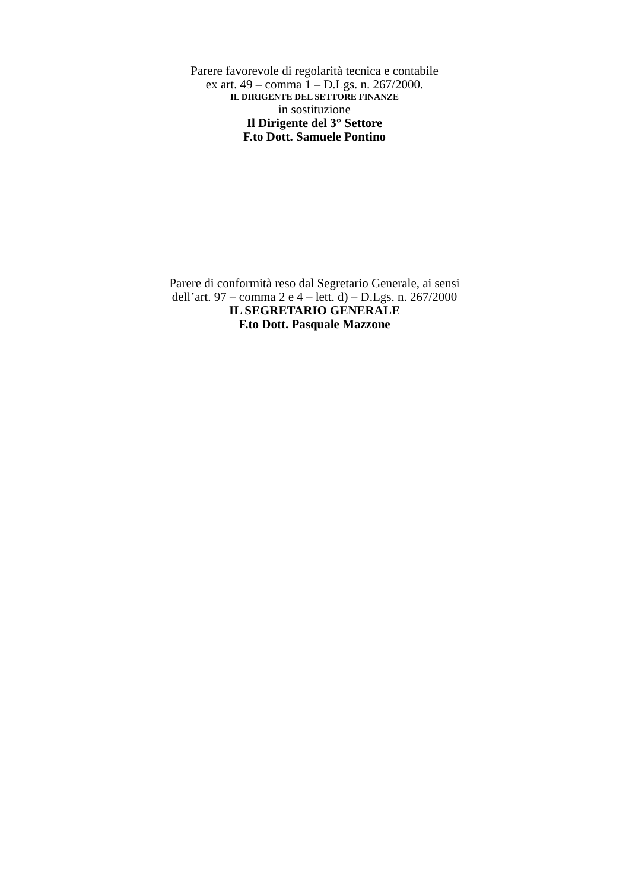Parere favorevole di regolarità tecnica e contabile
ex art. 49 – comma 1 – D.Lgs. n. 267/2000.
IL DIRIGENTE DEL SETTORE FINANZE
in sostituzione
Il Dirigente del 3° Settore
F.to Dott. Samuele Pontino
Parere di conformità reso dal Segretario Generale, ai sensi
dell’art. 97 – comma 2 e 4 – lett. d) – D.Lgs. n. 267/2000
IL SEGRETARIO GENERALE
F.to Dott. Pasquale Mazzone